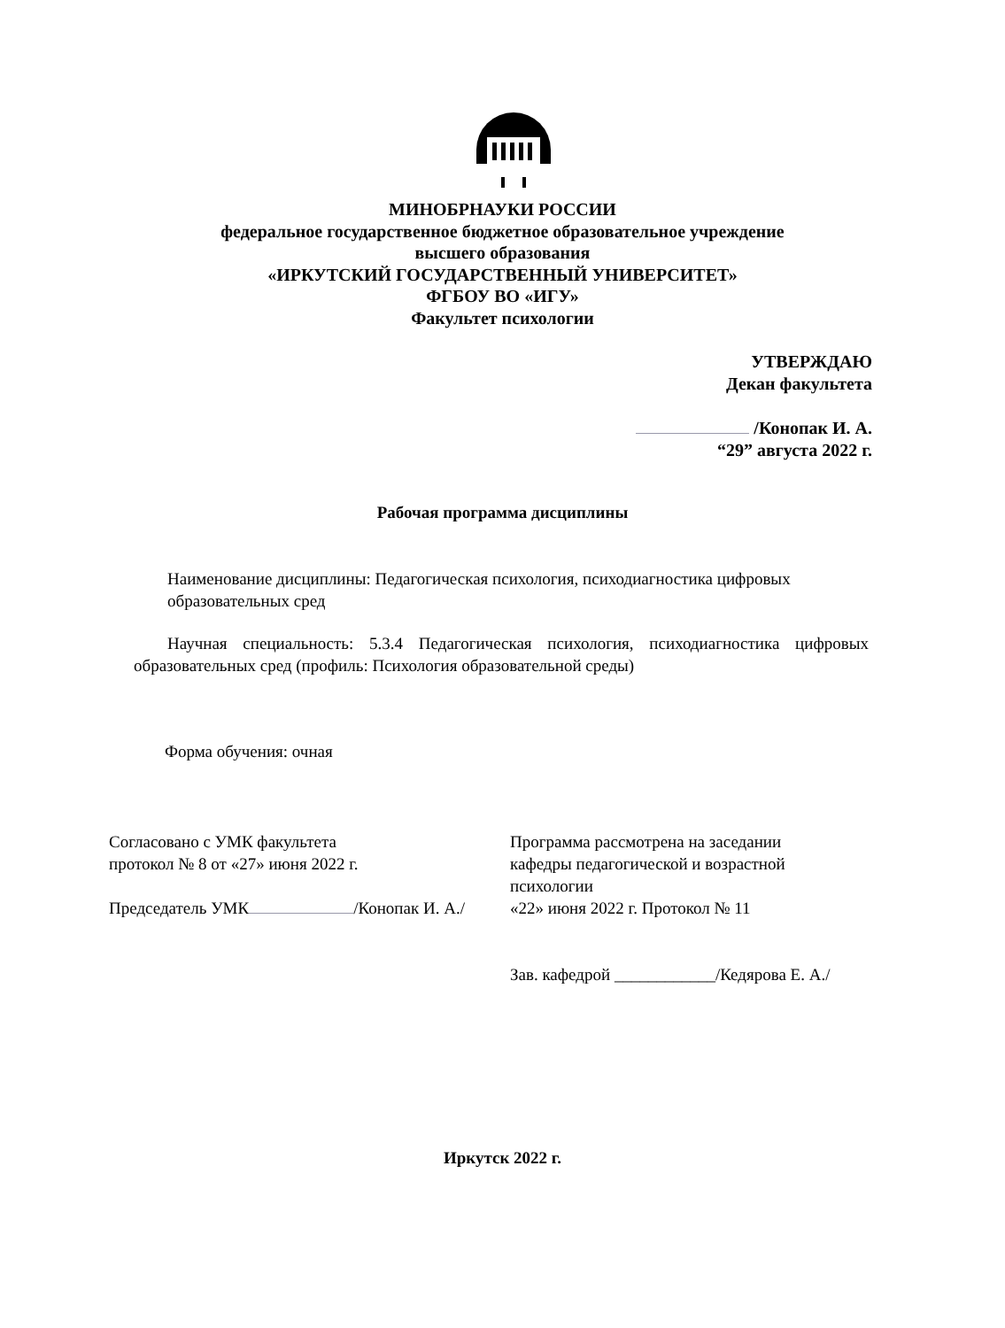МИНОБРНАУКИ РОССИИ
федеральное государственное бюджетное образовательное учреждение
высшего образования
«ИРКУТСКИЙ ГОСУДАРСТВЕННЫЙ УНИВЕРСИТЕТ»
ФГБОУ ВО «ИГУ»
Факультет психологии
УТВЕРЖДАЮ
Декан факультета
/Конопак И. А.
“29” августа 2022 г.
Рабочая программа дисциплины
Наименование дисциплины: Педагогическая психология, психодиагностика цифровых образовательных сред
Научная специальность: 5.3.4 Педагогическая психология, психодиагностика цифровых образовательных сред (профиль: Психология образовательной среды)
Форма обучения: очная
Согласовано с УМК факультета
протокол № 8 от «27» июня 2022 г.
Председатель УМК /Конопак И. А./
Программа рассмотрена на заседании
кафедры педагогической и возрастной
психологии
«22» июня 2022 г. Протокол № 11
Зав. кафедрой ____________/Кедярова Е. А./
Иркутск 2022 г.